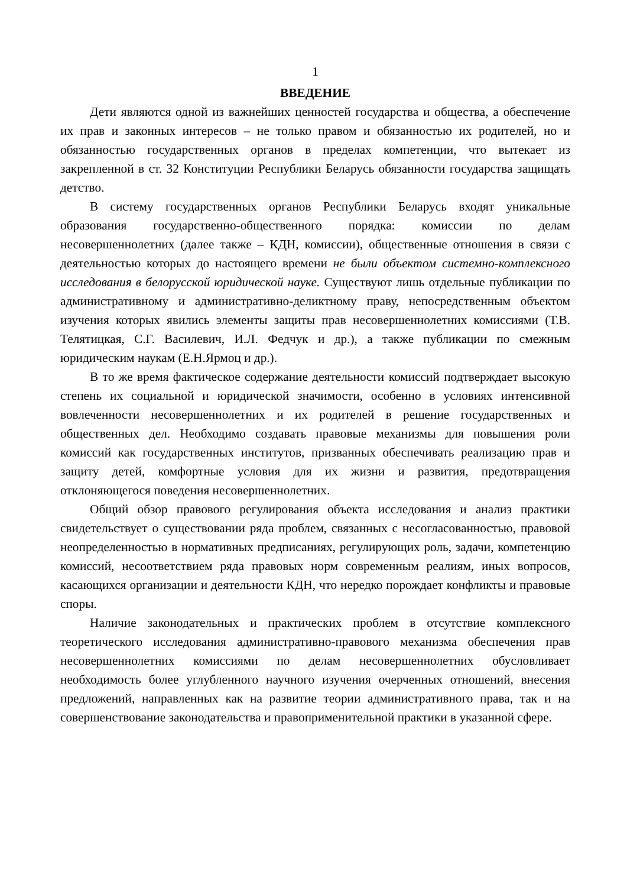1
ВВЕДЕНИЕ
Дети являются одной из важнейших ценностей государства и общества, а обеспечение их прав и законных интересов – не только правом и обязанностью их родителей, но и обязанностью государственных органов в пределах компетенции, что вытекает из закрепленной в ст. 32 Конституции Республики Беларусь обязанности государства защищать детство.
В систему государственных органов Республики Беларусь входят уникальные образования государственно-общественного порядка: комиссии по делам несовершеннолетних (далее также – КДН, комиссии), общественные отношения в связи с деятельностью которых до настоящего времени не были объектом системно-комплексного исследования в белорусской юридической науке. Существуют лишь отдельные публикации по административному и административно-деликтному праву, непосредственным объектом изучения которых явились элементы защиты прав несовершеннолетних комиссиями (Т.В. Телятицкая, С.Г. Василевич, И.Л. Федчук и др.), а также публикации по смежным юридическим наукам (Е.Н.Ярмоц и др.).
В то же время фактическое содержание деятельности комиссий подтверждает высокую степень их социальной и юридической значимости, особенно в условиях интенсивной вовлеченности несовершеннолетних и их родителей в решение государственных и общественных дел. Необходимо создавать правовые механизмы для повышения роли комиссий как государственных институтов, призванных обеспечивать реализацию прав и защиту детей, комфортные условия для их жизни и развития, предотвращения отклоняющегося поведения несовершеннолетних.
Общий обзор правового регулирования объекта исследования и анализ практики свидетельствует о существовании ряда проблем, связанных с несогласованностью, правовой неопределенностью в нормативных предписаниях, регулирующих роль, задачи, компетенцию комиссий, несоответствием ряда правовых норм современным реалиям, иных вопросов, касающихся организации и деятельности КДН, что нередко порождает конфликты и правовые споры.
Наличие законодательных и практических проблем в отсутствие комплексного теоретического исследования административно-правового механизма обеспечения прав несовершеннолетних комиссиями по делам несовершеннолетних обусловливает необходимость более углубленного научного изучения очерченных отношений, внесения предложений, направленных как на развитие теории административного права, так и на совершенствование законодательства и правоприменительной практики в указанной сфере.